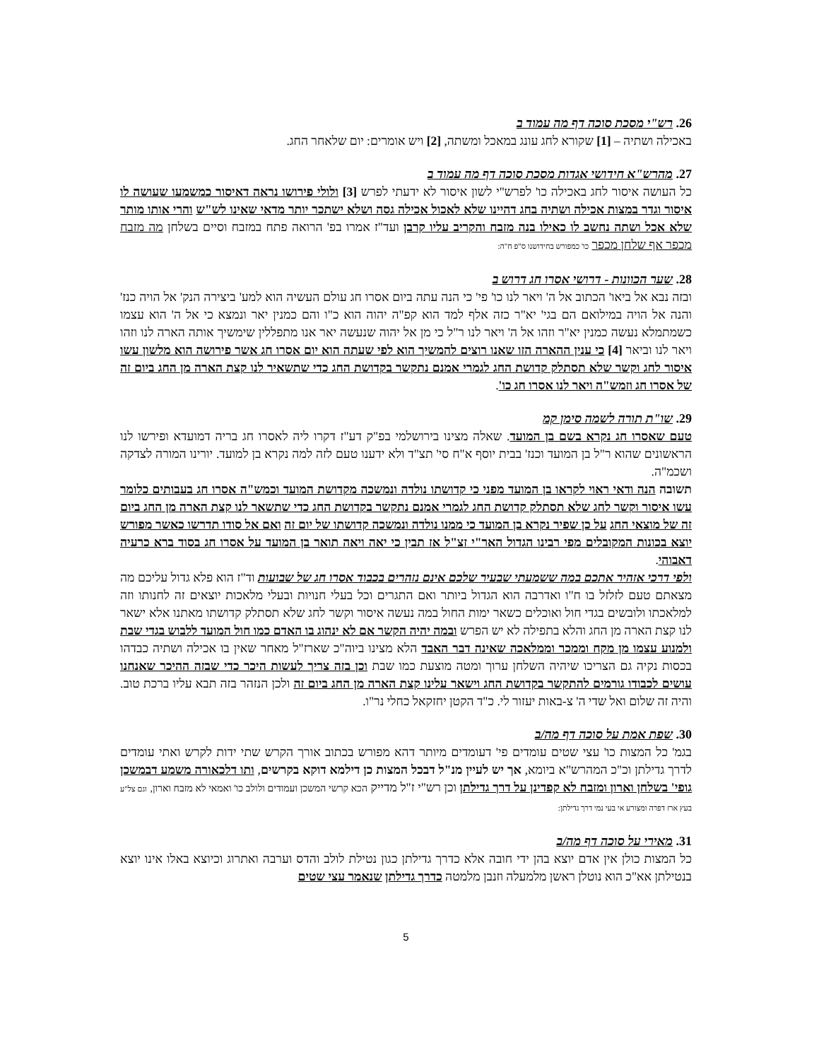26. רש"י מסכת סוכה דף מה עמוד ב
באכילה ושתיה – [1] שקורא לחג עונג במאכל ומשתה, [2] ויש אומרים: יום שלאחר החג.
27. מהרש"א חידושי אגדות מסכת סוכה דף מה עמוד ב
כל העושה איסור לחג באכילה כו' לפרש"י לשון איסור לא ידעתי לפרש [3] ולולי פירושו נראה דאיסור כמשמעו שעושה לו איסור וגדר במצות אכילה ושתיה בחג דהיינו שלא לאכול אכילה גסה ושלא ישתכר יותר מדאי שאינו לש"ש והרי אותו מותר שלא אכל ושתה נחשב לו כאילו בנה מזבח והקריב עליו קרבן ועד"ז אמרו בפ' הרואה פתח במזבח וסיים בשלחן מה מזבח מכפר אף שלחן מכפר כו' כמפורש בחידושנו ס"פ ח"ה:
28. שער הכוונות - דרושי אסרו חג דרוש ב
ובזה נבא אל ביאו' הכתוב אל ה' ויאר לנו כו' פי' כי הנה עתה ביום אסרו חג עולם העשיה הוא למע' ביצירה הנק' אל הויה כנז' והנה אל הויה במילואם הם בגי' יא"ר כזה אלף למד הוא קפ"ה יהוה הוא כ"ו והם כמנין יאר ונמצא כי אל ה' הוא עצמו כשמתמלא נעשה כמנין יא"ר וזהו אל ה' ויאר לנו ר"ל כי מן אל יהוה שנעשה יאר אנו מתפללין שימשיך אותה הארה לנו וזהו ויאר לנו וביאר [4] כי ענין ההארה הזו שאנו רוצים להמשיך הוא לפי שעתה הוא יום אסרו חג אשר פירושה הוא מלשון עשו איסור לחג וקשר שלא תסתלק קדושת החג לגמרי אמנם נתקשר בקדושת החג כדי שתשאיר לנו קצת הארה מן החג ביום זה של אסרו חג וזמש"ה ויאר לנו אסרו חג כו'.
29. שו"ת תורה לשמה סימן קמ
טעם שאסרו חג נקרא בשם בן המועד. שאלה מצינו בירושלמי בפ"ק דע"ז דקרו ליה לאסרו חג בריה דמועדא ופירשו לנו הראשונים שהוא ר"ל בן המועד וכנז' בבית יוסף א"ח סי' תצ"ד ולא ידענו טעם לזה למה נקרא בן למועד. יורינו המורה לצדקה ושכמ"ה.
תשובה הנה ודאי ראוי לקראו בן המועד מפני כי קדושתו נולדה ונמשכה מקדושת המועד וכמש"ה אסרו חג בעבותים כלומר עשו איסור וקשר לחג שלא תסתלק קדושת החג לגמרי אמנם נתקשר בקדושת החג כדי שתשאר לנו קצת הארה מן החג ביום זה של מוצאי החג על כן שפיר נקרא בן המועד כי ממנו נולדה ונמשכה קדושתו של יום זה ואם אל סודו תדרשו כאשר מפורש יוצא בכונות המקובלים מפי רבינו הגדול האר"י זצ"ל אז תבין כי יאה ויאה תואר בן המועד על אסרו חג בסוד ברא כרעיה דאבוהי.
ולפי דרכי אזהיר אתכם במה ששמעתי שבעיר שלכם אינם נזהרים בכבוד אסרו חג של שבועות וד"ז הוא פלא גדול עליכם מה מצאתם טעם לזלזל בו ח"ו ואדרבה הוא הגדול ביותר ואם התגרים וכל בעלי חנויות ובעלי מלאכות יוצאים זה לחנותו וזה למלאכתו ולובשים בגדי חול ואוכלים כשאר ימות החול במה נעשה איסור וקשר לחג שלא תסתלק קדושתו מאתנו אלא ישאר לנו קצת הארה מן החג והלא בתפילה לא יש הפרש ובמה יהיה הקשר אם לא ינהוג בו האדם כמו חול המועד ללבוש בגדי שבת ולמנוע עצמו מן מקח וממכר וממלאכה שאינה דבר האבד הלא מצינו ביוה"כ שארז"ל מאחר שאין בו אכילה ושתיה כבדהו בכסות נקיה גם הצריכו שיהיה השלחן ערוך ומטה מוצעת כמו שבת וכן בזה צריך לעשות היכר כדי שבזה ההיכר שאנחנו עושים לכבודו גורמים להתקשר בקדושת החג וישאר עלינו קצת הארה מן החג ביום זה ולכן הנזהר בזה תבא עליו ברכת טוב. והיה זה שלום ואל שדי ה' צ-באות יעזור לי. כ"ד הקטן יחזקאל כחלי נר"ו.
30. שפת אמת על סוכה דף מה/ב
בגמ' כל המצות כו' עצי שטים עומדים פי' דעומדים מיותר דהא מפורש בכתוב אורך הקרש שתי ידות לקרש ואתי עומדים לדרך גדילתן וכ"כ המהרש"א ביומא, אך יש לעיין מנ"ל דבכל המצות כן דילמא דוקא בקרשים, ותו דלכאורה משמע דבמשכן גופי' בשלחן וארון ומזבח לא קפדינן על דרך גדילתן וכן רש"י ז"ל מדייק הכא קרשי המשכן ועמודים ולולב כו' ואמאי לא מזבח וארון, וגם צל"ע בעץ ארז דפרה ומצורע אי בעי נמי דרך גדילתן:
31. מאירי על סוכה דף מה/ב
כל המצות כולן אין אדם יוצא בהן ידי חובה אלא כדרך גדילתן כגון נטילת לולב והדס וערבה ואתרוג וכיוצא באלו אינו יוצא בנטילתן אא"כ הוא נוטלן ראשן מלמעלה וזנבן מלמטה כדרך גדילתן שנאמר עצי שטים
5